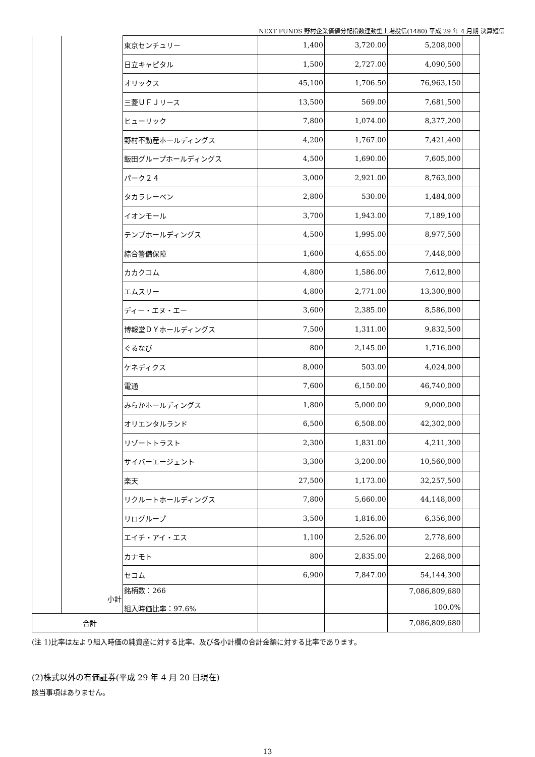NEXT FUNDS 野村企業価値分配指数連動型上場投信(1480) 平成 29 年 4 月期 決算短信
| | | 東京センチュリー | 1,400 | 3,720.00 | 5,208,000 | |
| | | 日立キャピタル | 1,500 | 2,727.00 | 4,090,500 | |
| | | オリックス | 45,100 | 1,706.50 | 76,963,150 | |
| | | 三菱ＵＦＪリース | 13,500 | 569.00 | 7,681,500 | |
| | | ヒューリック | 7,800 | 1,074.00 | 8,377,200 | |
| | | 野村不動産ホールディングス | 4,200 | 1,767.00 | 7,421,400 | |
| | | 飯田グループホールディングス | 4,500 | 1,690.00 | 7,605,000 | |
| | | パーク２４ | 3,000 | 2,921.00 | 8,763,000 | |
| | | タカラレーベン | 2,800 | 530.00 | 1,484,000 | |
| | | イオンモール | 3,700 | 1,943.00 | 7,189,100 | |
| | | テンプホールディングス | 4,500 | 1,995.00 | 8,977,500 | |
| | | 綜合警備保障 | 1,600 | 4,655.00 | 7,448,000 | |
| | | カカクコム | 4,800 | 1,586.00 | 7,612,800 | |
| | | エムスリー | 4,800 | 2,771.00 | 13,300,800 | |
| | | ディー・エヌ・エー | 3,600 | 2,385.00 | 8,586,000 | |
| | | 博報堂ＤＹホールディングス | 7,500 | 1,311.00 | 9,832,500 | |
| | | ぐるなび | 800 | 2,145.00 | 1,716,000 | |
| | | ケネディクス | 8,000 | 503.00 | 4,024,000 | |
| | | 電通 | 7,600 | 6,150.00 | 46,740,000 | |
| | | みらかホールディングス | 1,800 | 5,000.00 | 9,000,000 | |
| | | オリエンタルランド | 6,500 | 6,508.00 | 42,302,000 | |
| | | リゾートトラスト | 2,300 | 1,831.00 | 4,211,300 | |
| | | サイバーエージェント | 3,300 | 3,200.00 | 10,560,000 | |
| | | 楽天 | 27,500 | 1,173.00 | 32,257,500 | |
| | | リクルートホールディングス | 7,800 | 5,660.00 | 44,148,000 | |
| | | リログループ | 3,500 | 1,816.00 | 6,356,000 | |
| | | エイチ・アイ・エス | 1,100 | 2,526.00 | 2,778,600 | |
| | | カナモト | 800 | 2,835.00 | 2,268,000 | |
| | | セコム | 6,900 | 7,847.00 | 54,144,300 | |
| | 小計 | 銘柄数：266 組入時価比率：97.6% | | | 7,086,809,680 100.0% | |
| 合計 | | | | | 7,086,809,680 | |
(注 1)比率は左より組入時価の純資産に対する比率、及び各小計欄の合計金額に対する比率であります。
(2)株式以外の有価証券(平成 29 年 4 月 20 日現在)
該当事項はありません。
13